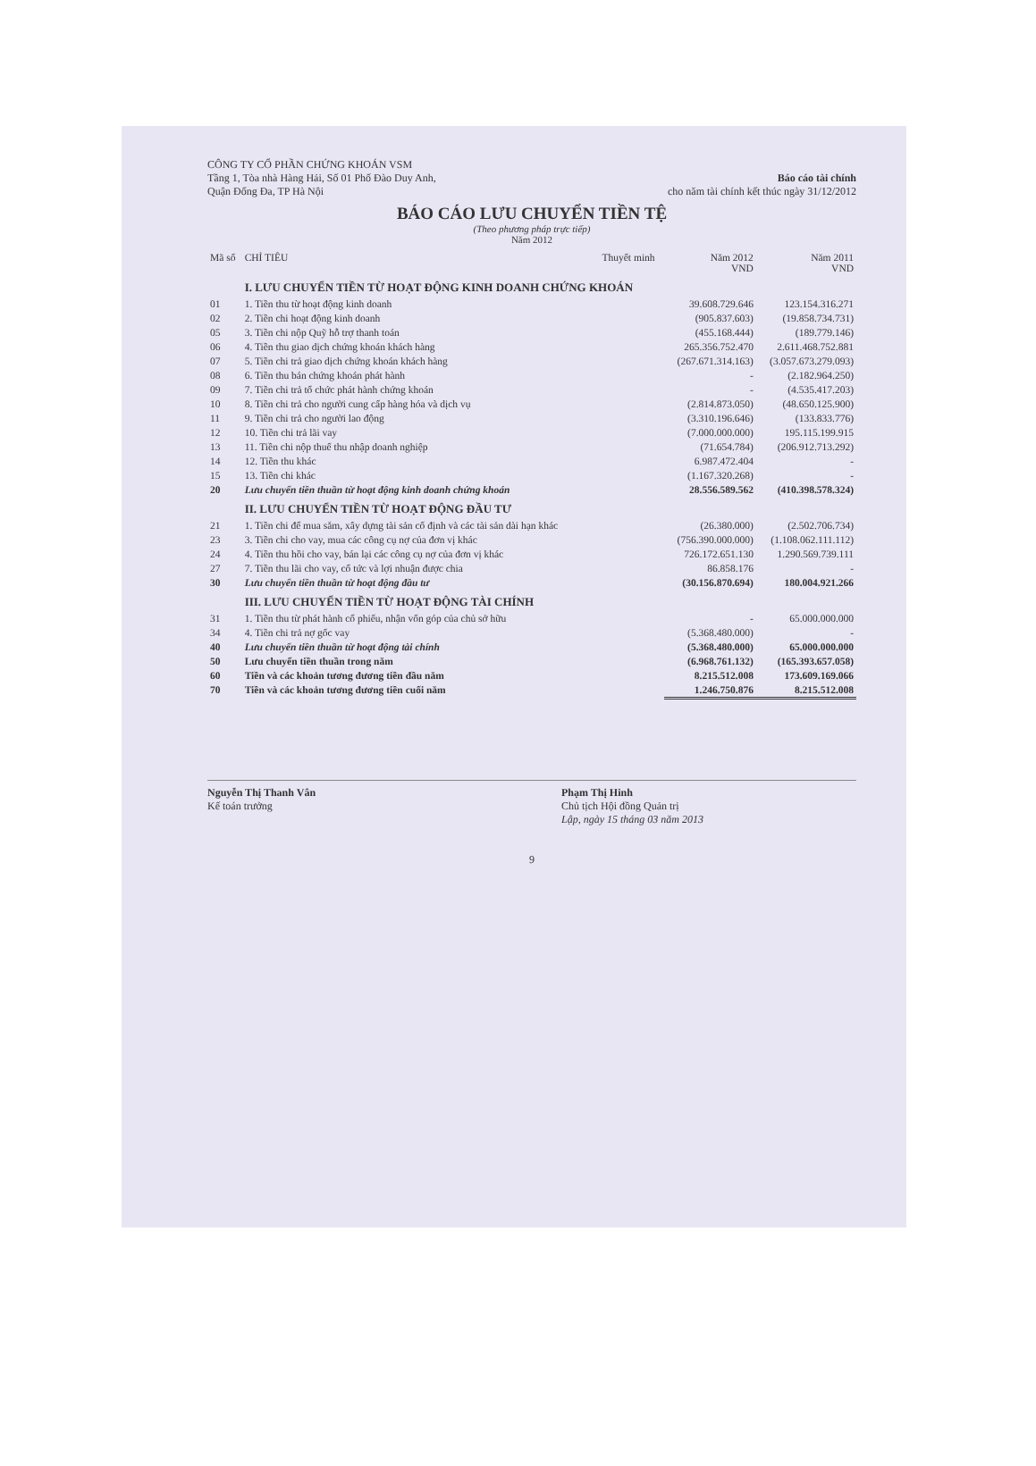CÔNG TY CỔ PHẦN CHỨNG KHOÁN VSM
Tầng 1, Tòa nhà Hàng Hải, Số 01 Phố Đào Duy Anh,
Quận Đống Đa, TP Hà Nội
Báo cáo tài chính
cho năm tài chính kết thúc ngày 31/12/2012
BÁO CÁO LƯU CHUYỂN TIỀN TỆ
(Theo phương pháp trực tiếp)
Năm 2012
| Mã số | CHỈ TIÊU | Thuyết minh | Năm 2012 VND | Năm 2011 VND |
| --- | --- | --- | --- | --- |
| | I. LƯU CHUYỂN TIỀN TỪ HOẠT ĐỘNG KINH DOANH CHỨNG KHOÁN | | | |
| 01 | 1. Tiền thu từ hoạt động kinh doanh | | 39.608.729.646 | 123.154.316.271 |
| 02 | 2. Tiền chi hoạt động kinh doanh | | (905.837.603) | (19.858.734.731) |
| 05 | 3. Tiền chi nộp Quỹ hỗ trợ thanh toán | | (455.168.444) | (189.779.146) |
| 06 | 4. Tiền thu giao dịch chứng khoán khách hàng | | 265.356.752.470 | 2.611.468.752.881 |
| 07 | 5. Tiền chi trả giao dịch chứng khoán khách hàng | | (267.671.314.163) | (3.057.673.279.093) |
| 08 | 6. Tiền thu bán chứng khoán phát hành | | - | (2.182.964.250) |
| 09 | 7. Tiền chi trả tổ chức phát hành chứng khoán | | - | (4.535.417.203) |
| 10 | 8. Tiền chi trả cho người cung cấp hàng hóa và dịch vụ | | (2.814.873.050) | (48.650.125.900) |
| 11 | 9. Tiền chi trả cho người lao động | | (3.310.196.646) | (133.833.776) |
| 12 | 10. Tiền chi trả lãi vay | | (7.000.000.000) | 195.115.199.915 |
| 13 | 11. Tiền chi nộp thuế thu nhập doanh nghiệp | | (71.654.784) | (206.912.713.292) |
| 14 | 12. Tiền thu khác | | 6.987.472.404 | - |
| 15 | 13. Tiền chi khác | | (1.167.320.268) | - |
| 20 | Lưu chuyển tiền thuần từ hoạt động kinh doanh chứng khoán | | 28.556.589.562 | (410.398.578.324) |
| | II. LƯU CHUYỂN TIỀN TỪ HOẠT ĐỘNG ĐẦU TƯ | | | |
| 21 | 1. Tiền chi để mua sắm, xây dựng tài sản cố định và các tài sản dài hạn khác | | (26.380.000) | (2.502.706.734) |
| 23 | 3. Tiền chi cho vay, mua các công cụ nợ của đơn vị khác | | (756.390.000.000) | (1.108.062.111.112) |
| 24 | 4. Tiền thu hồi cho vay, bán lại các công cụ nợ của đơn vị khác | | 726.172.651.130 | 1.290.569.739.111 |
| 27 | 7. Tiền thu lãi cho vay, cổ tức và lợi nhuận được chia | | 86.858.176 | - |
| 30 | Lưu chuyển tiền thuần từ hoạt động đầu tư | | (30.156.870.694) | 180.004.921.266 |
| | III. LƯU CHUYỂN TIỀN TỪ HOẠT ĐỘNG TÀI CHÍNH | | | |
| 31 | 1. Tiền thu từ phát hành cổ phiếu, nhận vốn góp của chủ sở hữu | | - | 65.000.000.000 |
| 34 | 4. Tiền chi trả nợ gốc vay | | (5.368.480.000) | - |
| 40 | Lưu chuyển tiền thuần từ hoạt động tài chính | | (5.368.480.000) | 65.000.000.000 |
| 50 | Lưu chuyển tiền thuần trong năm | | (6.968.761.132) | (165.393.657.058) |
| 60 | Tiền và các khoản tương đương tiền đầu năm | | 8.215.512.008 | 173.609.169.066 |
| 70 | Tiền và các khoản tương đương tiền cuối năm | | 1.246.750.876 | 8.215.512.008 |
Nguyễn Thị Thanh Vân
Kế toán trưởng
Phạm Thị Hinh
Chủ tịch Hội đồng Quản trị
Lập, ngày 15 tháng 03 năm 2013
9